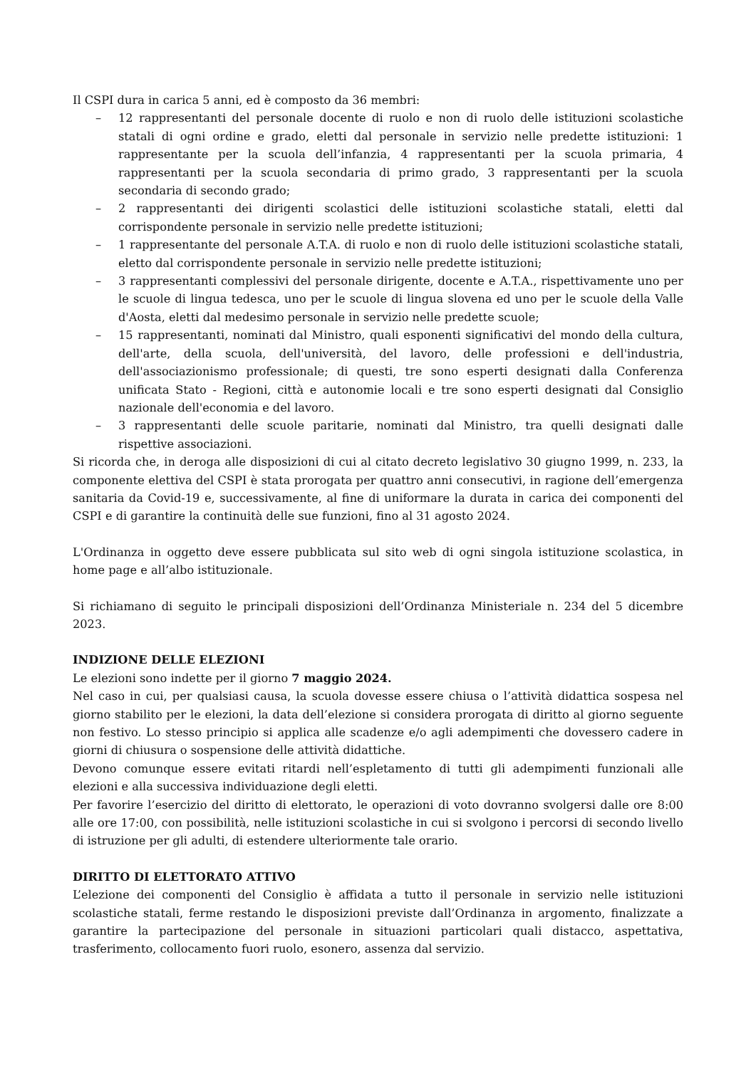Il CSPI dura in carica 5 anni, ed è composto da 36 membri:
– 12 rappresentanti del personale docente di ruolo e non di ruolo delle istituzioni scolastiche statali di ogni ordine e grado, eletti dal personale in servizio nelle predette istituzioni: 1 rappresentante per la scuola dell’infanzia, 4 rappresentanti per la scuola primaria, 4 rappresentanti per la scuola secondaria di primo grado, 3 rappresentanti per la scuola secondaria di secondo grado;
– 2 rappresentanti dei dirigenti scolastici delle istituzioni scolastiche statali, eletti dal corrispondente personale in servizio nelle predette istituzioni;
– 1 rappresentante del personale A.T.A. di ruolo e non di ruolo delle istituzioni scolastiche statali, eletto dal corrispondente personale in servizio nelle predette istituzioni;
– 3 rappresentanti complessivi del personale dirigente, docente e A.T.A., rispettivamente uno per le scuole di lingua tedesca, uno per le scuole di lingua slovena ed uno per le scuole della Valle d'Aosta, eletti dal medesimo personale in servizio nelle predette scuole;
– 15 rappresentanti, nominati dal Ministro, quali esponenti significativi del mondo della cultura, dell'arte, della scuola, dell'università, del lavoro, delle professioni e dell'industria, dell'associazionismo professionale; di questi, tre sono esperti designati dalla Conferenza unificata Stato - Regioni, città e autonomie locali e tre sono esperti designati dal Consiglio nazionale dell'economia e del lavoro.
– 3 rappresentanti delle scuole paritarie, nominati dal Ministro, tra quelli designati dalle rispettive associazioni.
Si ricorda che, in deroga alle disposizioni di cui al citato decreto legislativo 30 giugno 1999, n. 233, la componente elettiva del CSPI è stata prorogata per quattro anni consecutivi, in ragione dell’emergenza sanitaria da Covid-19 e, successivamente, al fine di uniformare la durata in carica dei componenti del CSPI e di garantire la continuità delle sue funzioni, fino al 31 agosto 2024.
L'Ordinanza in oggetto deve essere pubblicata sul sito web di ogni singola istituzione scolastica, in home page e all’albo istituzionale.
Si richiamano di seguito le principali disposizioni dell’Ordinanza Ministeriale n. 234 del 5 dicembre 2023.
INDIZIONE DELLE ELEZIONI
Le elezioni sono indette per il giorno 7 maggio 2024.
Nel caso in cui, per qualsiasi causa, la scuola dovesse essere chiusa o l’attività didattica sospesa nel giorno stabilito per le elezioni, la data dell’elezione si considera prorogata di diritto al giorno seguente non festivo. Lo stesso principio si applica alle scadenze e/o agli adempimenti che dovessero cadere in giorni di chiusura o sospensione delle attività didattiche.
Devono comunque essere evitati ritardi nell’espletamento di tutti gli adempimenti funzionali alle elezioni e alla successiva individuazione degli eletti.
Per favorire l’esercizio del diritto di elettorato, le operazioni di voto dovranno svolgersi dalle ore 8:00 alle ore 17:00, con possibilità, nelle istituzioni scolastiche in cui si svolgono i percorsi di secondo livello di istruzione per gli adulti, di estendere ulteriormente tale orario.
DIRITTO DI ELETTORATO ATTIVO
L’elezione dei componenti del Consiglio è affidata a tutto il personale in servizio nelle istituzioni scolastiche statali, ferme restando le disposizioni previste dall’Ordinanza in argomento, finalizzate a garantire la partecipazione del personale in situazioni particolari quali distacco, aspettativa, trasferimento, collocamento fuori ruolo, esonero, assenza dal servizio.